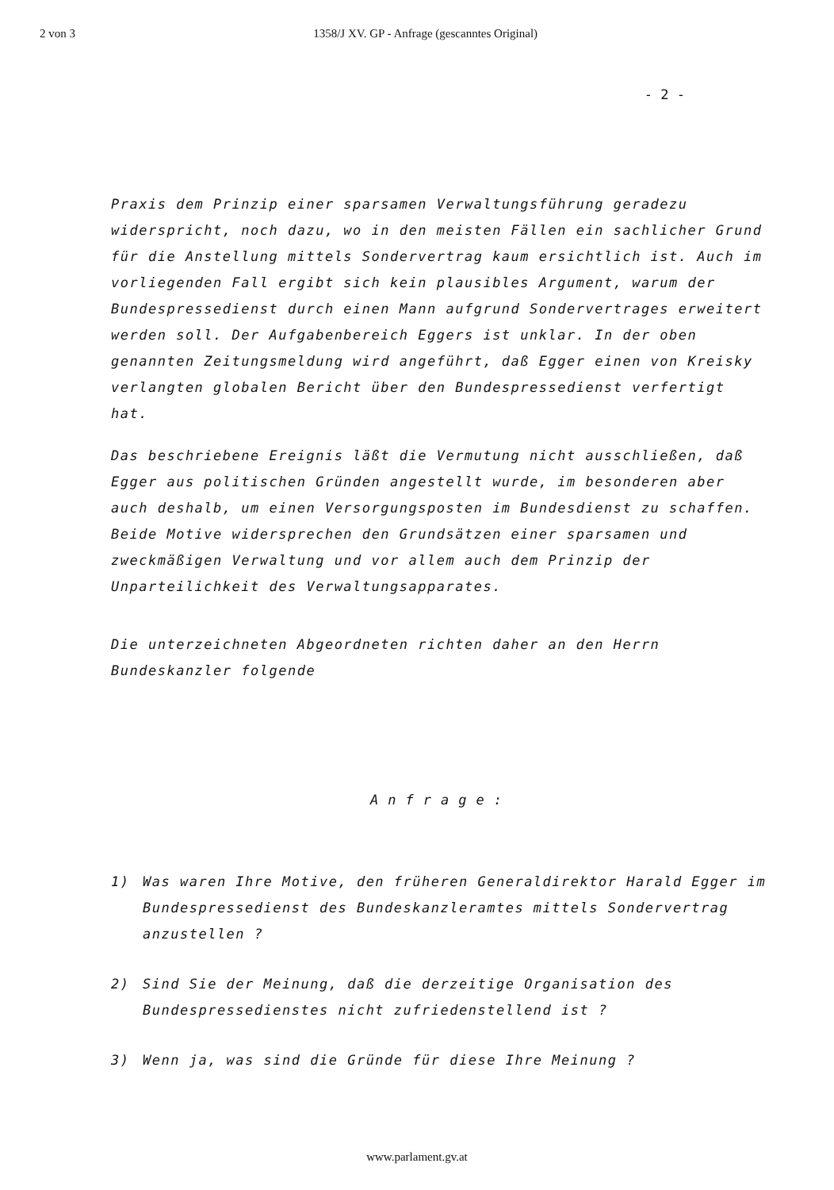2 von 3 1358/J XV. GP - Anfrage (gescanntes Original)
- 2 -
Praxis dem Prinzip einer sparsamen Verwaltungsführung geradezu widerspricht, noch dazu, wo in den meisten Fällen ein sachlicher Grund für die Anstellung mittels Sondervertrag kaum ersichtlich ist. Auch im vorliegenden Fall ergibt sich kein plausibles Argument, warum der Bundespressedienst durch einen Mann aufgrund Sondervertrages erweitert werden soll. Der Aufgabenbereich Eggers ist unklar. In der oben genannten Zeitungsmeldung wird angeführt, daß Egger einen von Kreisky verlangten globalen Bericht über den Bundespressedienst verfertigt hat.
Das beschriebene Ereignis läßt die Vermutung nicht ausschließen, daß Egger aus politischen Gründen angestellt wurde, im besonderen aber auch deshalb, um einen Versorgungsposten im Bundesdienst zu schaffen. Beide Motive widersprechen den Grundsätzen einer sparsamen und zweckmäßigen Verwaltung und vor allem auch dem Prinzip der Unparteilichkeit des Verwaltungsapparates.
Die unterzeichneten Abgeordneten richten daher an den Herrn Bundeskanzler folgende
Anfrage:
1) Was waren Ihre Motive, den früheren Generaldirektor Harald Egger im Bundespressedienst des Bundeskanzleramtes mittels Sondervertrag anzustellen ?
2) Sind Sie der Meinung, daß die derzeitige Organisation des Bundespressedienstes nicht zufriedenstellend ist ?
3) Wenn ja, was sind die Gründe für diese Ihre Meinung ?
www.parlament.gv.at